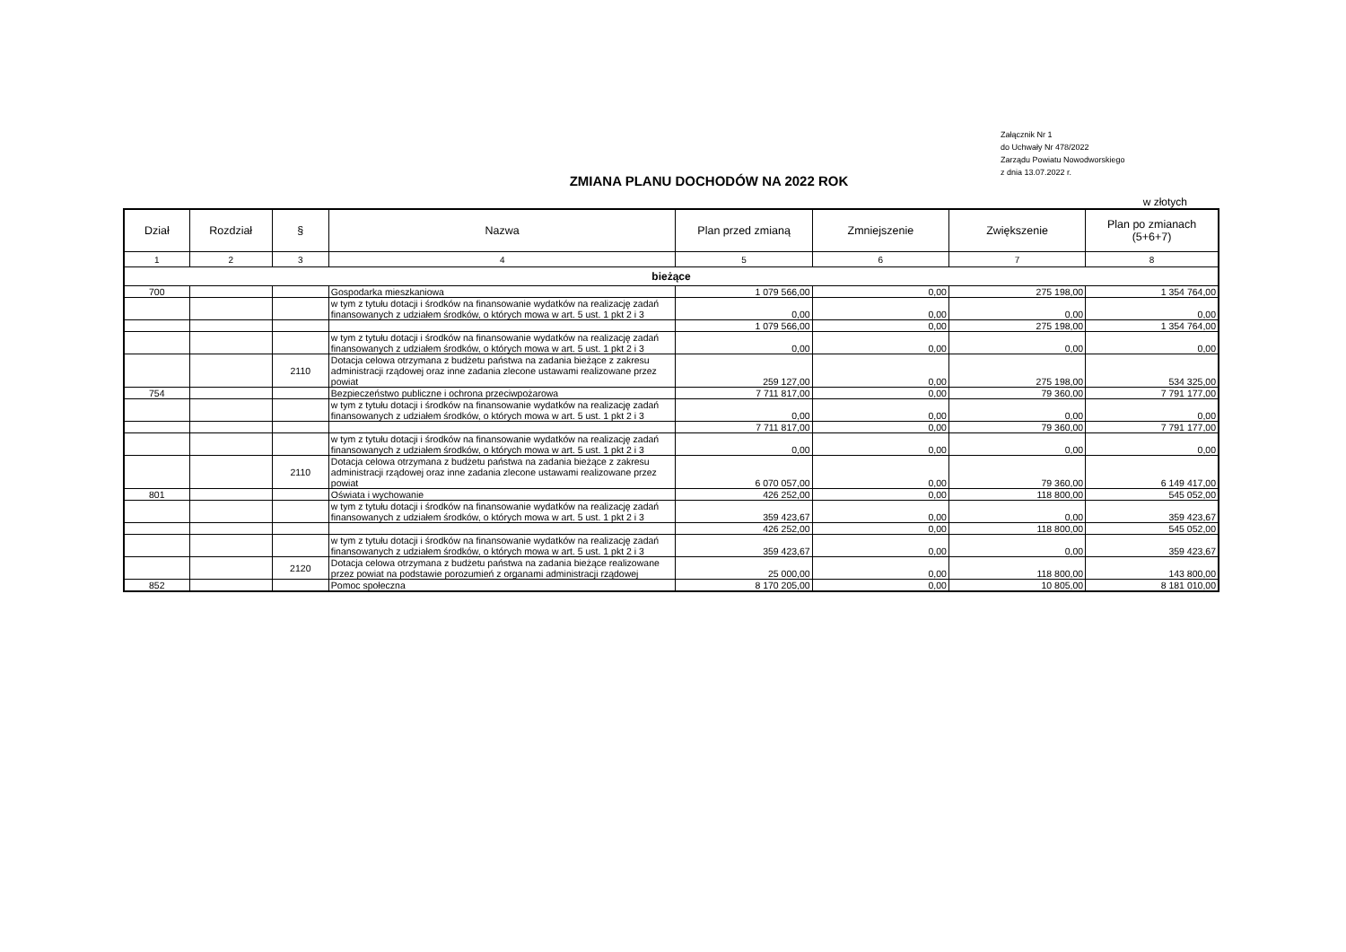Załącznik Nr 1
do Uchwały Nr 478/2022
Zarządu Powiatu Nowodworskiego
z dnia 13.07.2022 r.
ZMIANA PLANU DOCHODÓW NA 2022 ROK
w złotych
| Dział | Rozdział | § | Nazwa | Plan przed zmianą | Zmniejszenie | Zwiększenie | Plan po zmianach (5+6+7) |
| --- | --- | --- | --- | --- | --- | --- | --- |
| 1 | 2 | 3 | 4 | 5 | 6 | 7 | 8 |
| bieżące | | | | | | | |
| 700 | | | Gospodarka mieszkaniowa | 1 079 566,00 | 0,00 | 275 198,00 | 1 354 764,00 |
| | | | w tym z tytułu dotacji i środków na finansowanie wydatków na realizację zadań finansowanych z udziałem środków, o których mowa w art. 5 ust. 1 pkt 2 i 3 | 0,00 | 0,00 | 0,00 | 0,00 |
| | | | | 1 079 566,00 | 0,00 | 275 198,00 | 1 354 764,00 |
| | | | w tym z tytułu dotacji i środków na finansowanie wydatków na realizację zadań finansowanych z udziałem środków, o których mowa w art. 5 ust. 1 pkt 2 i 3 | 0,00 | 0,00 | 0,00 | 0,00 |
| | | 2110 | Dotacja celowa otrzymana z budżetu państwa na zadania bieżące z zakresu administracji rządowej oraz inne zadania zlecone ustawami realizowane przez powiat | 259 127,00 | 0,00 | 275 198,00 | 534 325,00 |
| 754 | | | Bezpieczeństwo publiczne i ochrona przeciwpożarowa | 7 711 817,00 | 0,00 | 79 360,00 | 7 791 177,00 |
| | | | w tym z tytułu dotacji i środków na finansowanie wydatków na realizację zadań finansowanych z udziałem środków, o których mowa w art. 5 ust. 1 pkt 2 i 3 | 0,00 | 0,00 | 0,00 | 0,00 |
| | | | | 7 711 817,00 | 0,00 | 79 360,00 | 7 791 177,00 |
| | | | w tym z tytułu dotacji i środków na finansowanie wydatków na realizację zadań finansowanych z udziałem środków, o których mowa w art. 5 ust. 1 pkt 2 i 3 | 0,00 | 0,00 | 0,00 | 0,00 |
| | | 2110 | Dotacja celowa otrzymana z budżetu państwa na zadania bieżące z zakresu administracji rządowej oraz inne zadania zlecone ustawami realizowane przez powiat | 6 070 057,00 | 0,00 | 79 360,00 | 6 149 417,00 |
| 801 | | | Oświata i wychowanie | 426 252,00 | 0,00 | 118 800,00 | 545 052,00 |
| | | | w tym z tytułu dotacji i środków na finansowanie wydatków na realizację zadań finansowanych z udziałem środków, o których mowa w art. 5 ust. 1 pkt 2 i 3 | 359 423,67 | 0,00 | 0,00 | 359 423,67 |
| | | | | 426 252,00 | 0,00 | 118 800,00 | 545 052,00 |
| | | | w tym z tytułu dotacji i środków na finansowanie wydatków na realizację zadań finansowanych z udziałem środków, o których mowa w art. 5 ust. 1 pkt 2 i 3 | 359 423,67 | 0,00 | 0,00 | 359 423,67 |
| | | 2120 | Dotacja celowa otrzymana z budżetu państwa na zadania bieżące realizowane przez powiat na podstawie porozumień z organami administracji rządowej | 25 000,00 | 0,00 | 118 800,00 | 143 800,00 |
| 852 | | | Pomoc społeczna | 8 170 205,00 | 0,00 | 10 805,00 | 8 181 010,00 |